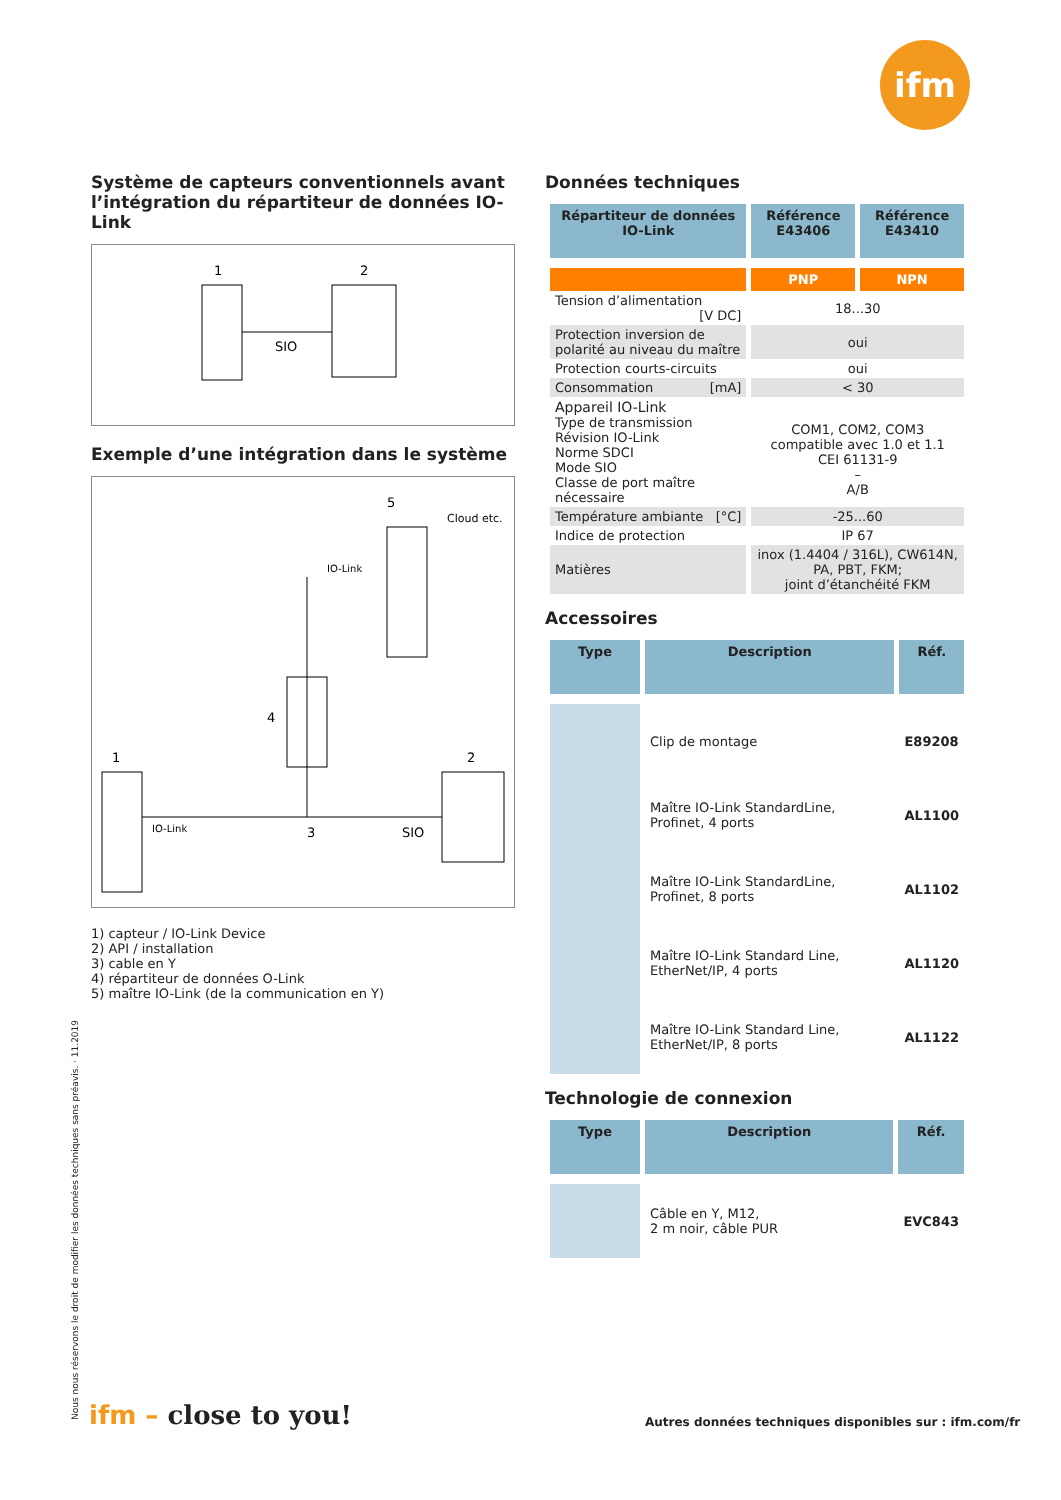ifm
Système de capteurs conventionnels avant l’intégration du répartiteur de données IO-Link
1
2
SIO
Exemple d’une intégration dans le système
Cloud etc.
5
IO-Link
4
1
IO-Link
3
2
SIO
1) capteur / IO-Link Device
2) API / installation
3) cable en Y
4) répartiteur de données O-Link
5) maître IO-Link (de la communication en Y)
Données techniques
| Répartiteur de données IO-Link | Référence E43406 | Référence E43410 |
| --- | --- | --- |
| | PNP | NPN |
| Tension d’alimentation [V DC] | 18...30 | |
| Protection inversion de polarité au niveau du maître | oui | |
| Protection courts-circuits | oui | |
| Consommation [mA] | < 30 | |
| Appareil IO-Link Type de transmission Révision IO-Link Norme SDCI Mode SIO Classe de port maître nécessaire | COM1, COM2, COM3 compatible avec 1.0 et 1.1 CEI 61131-9 – A/B | |
| Température ambiante [°C] | -25...60 | |
| Indice de protection | IP 67 | |
| Matières | inox (1.4404 / 316L), CW614N, PA, PBT, FKM; joint d’étanchéité FKM | |
Accessoires
| Type | Description | Réf. |
| --- | --- | --- |
| | Clip de montage | E89208 |
| | Maître IO-Link StandardLine, Profinet, 4 ports | AL1100 |
| | Maître IO-Link StandardLine, Profinet, 8 ports | AL1102 |
| | Maître IO-Link Standard Line, EtherNet/IP, 4 ports | AL1120 |
| | Maître IO-Link Standard Line, EtherNet/IP, 8 ports | AL1122 |
Technologie de connexion
| Type | Description | Réf. |
| --- | --- | --- |
| | Câble en Y, M12, 2 m noir, câble PUR | EVC843 |
Nous nous réservons le droit de modifier les données techniques sans préavis. · 11.2019 ifm – close to you!
Autres données techniques disponibles sur : ifm.com/fr